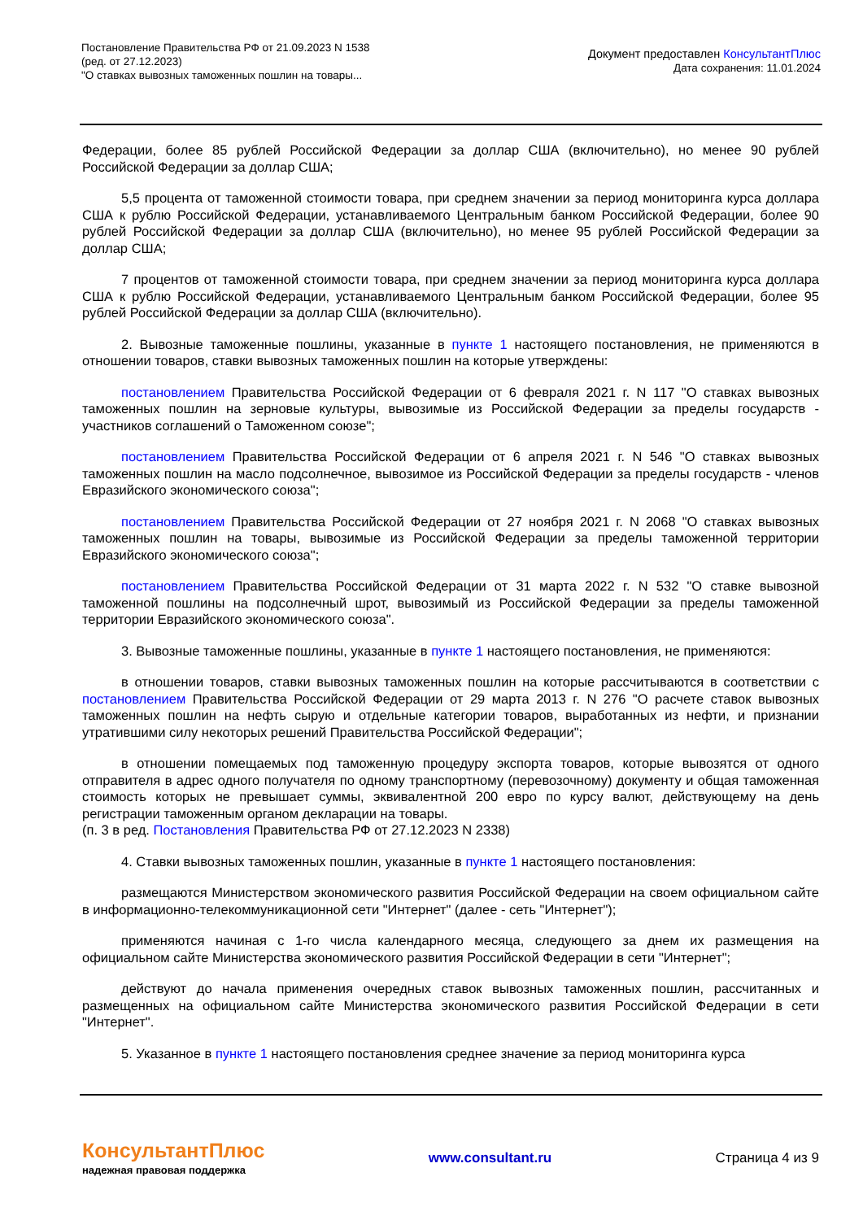Постановление Правительства РФ от 21.09.2023 N 1538
(ред. от 27.12.2023)
"О ставках вывозных таможенных пошлин на товары...
Документ предоставлен КонсультантПлюс
Дата сохранения: 11.01.2024
Федерации, более 85 рублей Российской Федерации за доллар США (включительно), но менее 90 рублей Российской Федерации за доллар США;
5,5 процента от таможенной стоимости товара, при среднем значении за период мониторинга курса доллара США к рублю Российской Федерации, устанавливаемого Центральным банком Российской Федерации, более 90 рублей Российской Федерации за доллар США (включительно), но менее 95 рублей Российской Федерации за доллар США;
7 процентов от таможенной стоимости товара, при среднем значении за период мониторинга курса доллара США к рублю Российской Федерации, устанавливаемого Центральным банком Российской Федерации, более 95 рублей Российской Федерации за доллар США (включительно).
2. Вывозные таможенные пошлины, указанные в пункте 1 настоящего постановления, не применяются в отношении товаров, ставки вывозных таможенных пошлин на которые утверждены:
постановлением Правительства Российской Федерации от 6 февраля 2021 г. N 117 "О ставках вывозных таможенных пошлин на зерновые культуры, вывозимые из Российской Федерации за пределы государств - участников соглашений о Таможенном союзе";
постановлением Правительства Российской Федерации от 6 апреля 2021 г. N 546 "О ставках вывозных таможенных пошлин на масло подсолнечное, вывозимое из Российской Федерации за пределы государств - членов Евразийского экономического союза";
постановлением Правительства Российской Федерации от 27 ноября 2021 г. N 2068 "О ставках вывозных таможенных пошлин на товары, вывозимые из Российской Федерации за пределы таможенной территории Евразийского экономического союза";
постановлением Правительства Российской Федерации от 31 марта 2022 г. N 532 "О ставке вывозной таможенной пошлины на подсолнечный шрот, вывозимый из Российской Федерации за пределы таможенной территории Евразийского экономического союза".
3. Вывозные таможенные пошлины, указанные в пункте 1 настоящего постановления, не применяются:
в отношении товаров, ставки вывозных таможенных пошлин на которые рассчитываются в соответствии с постановлением Правительства Российской Федерации от 29 марта 2013 г. N 276 "О расчете ставок вывозных таможенных пошлин на нефть сырую и отдельные категории товаров, выработанных из нефти, и признании утратившими силу некоторых решений Правительства Российской Федерации";
в отношении помещаемых под таможенную процедуру экспорта товаров, которые вывозятся от одного отправителя в адрес одного получателя по одному транспортному (перевозочному) документу и общая таможенная стоимость которых не превышает суммы, эквивалентной 200 евро по курсу валют, действующему на день регистрации таможенным органом декларации на товары.
(п. 3 в ред. Постановления Правительства РФ от 27.12.2023 N 2338)
4. Ставки вывозных таможенных пошлин, указанные в пункте 1 настоящего постановления:
размещаются Министерством экономического развития Российской Федерации на своем официальном сайте в информационно-телекоммуникационной сети "Интернет" (далее - сеть "Интернет");
применяются начиная с 1-го числа календарного месяца, следующего за днем их размещения на официальном сайте Министерства экономического развития Российской Федерации в сети "Интернет";
действуют до начала применения очередных ставок вывозных таможенных пошлин, рассчитанных и размещенных на официальном сайте Министерства экономического развития Российской Федерации в сети "Интернет".
5. Указанное в пункте 1 настоящего постановления среднее значение за период мониторинга курса
КонсультантПлюс
надежная правовая поддержка
www.consultant.ru Страница 4 из 9